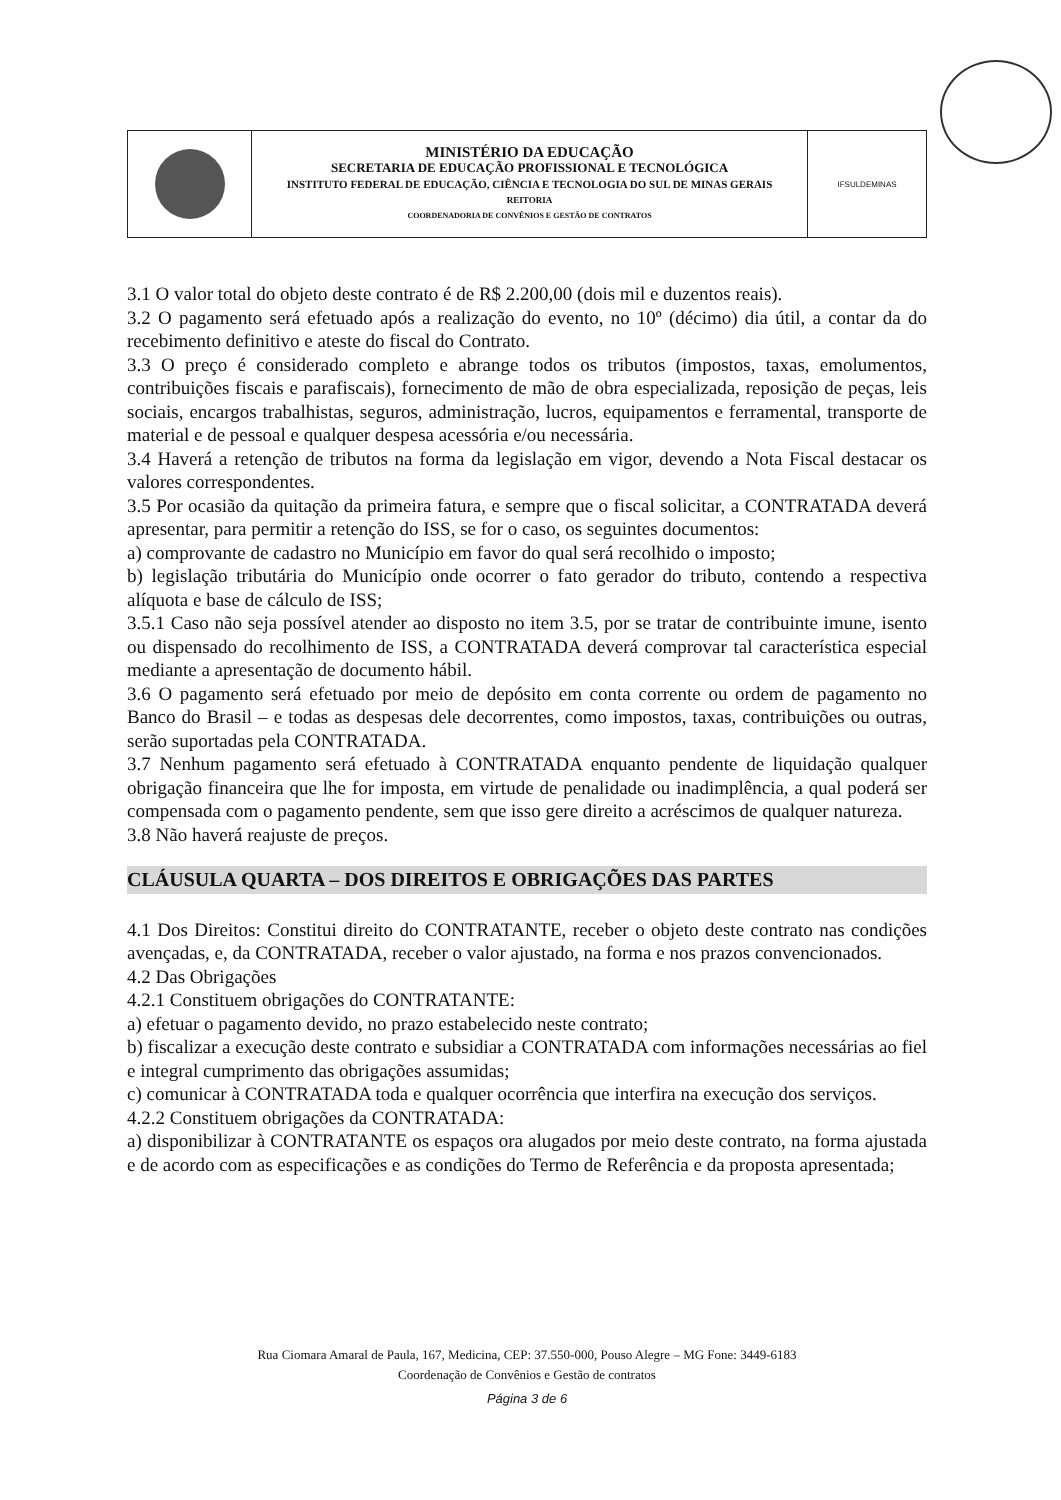| | MINISTÉRIO DA EDUCAÇÃO SECRETARIA DE EDUCAÇÃO PROFISSIONAL E TECNOLÓGICA INSTITUTO FEDERAL DE EDUCAÇÃO, CIÊNCIA E TECNOLOGIA DO SUL DE MINAS GERAIS REITORIA COORDENADORIA DE CONVÊNIOS E GESTÃO DE CONTRATOS | IFSULDEMINAS |
3.1 O valor total do objeto deste contrato é de R$ 2.200,00 (dois mil e duzentos reais).
3.2 O pagamento será efetuado após a realização do evento, no 10º (décimo) dia útil, a contar da do recebimento definitivo e ateste do fiscal do Contrato.
3.3 O preço é considerado completo e abrange todos os tributos (impostos, taxas, emolumentos, contribuições fiscais e parafiscais), fornecimento de mão de obra especializada, reposição de peças, leis sociais, encargos trabalhistas, seguros, administração, lucros, equipamentos e ferramental, transporte de material e de pessoal e qualquer despesa acessória e/ou necessária.
3.4 Haverá a retenção de tributos na forma da legislação em vigor, devendo a Nota Fiscal destacar os valores correspondentes.
3.5 Por ocasião da quitação da primeira fatura, e sempre que o fiscal solicitar, a CONTRATADA deverá apresentar, para permitir a retenção do ISS, se for o caso, os seguintes documentos:
a) comprovante de cadastro no Município em favor do qual será recolhido o imposto;
b) legislação tributária do Município onde ocorrer o fato gerador do tributo, contendo a respectiva alíquota e base de cálculo de ISS;
3.5.1 Caso não seja possível atender ao disposto no item 3.5, por se tratar de contribuinte imune, isento ou dispensado do recolhimento de ISS, a CONTRATADA deverá comprovar tal característica especial mediante a apresentação de documento hábil.
3.6 O pagamento será efetuado por meio de depósito em conta corrente ou ordem de pagamento no Banco do Brasil – e todas as despesas dele decorrentes, como impostos, taxas, contribuições ou outras, serão suportadas pela CONTRATADA.
3.7 Nenhum pagamento será efetuado à CONTRATADA enquanto pendente de liquidação qualquer obrigação financeira que lhe for imposta, em virtude de penalidade ou inadimplência, a qual poderá ser compensada com o pagamento pendente, sem que isso gere direito a acréscimos de qualquer natureza.
3.8 Não haverá reajuste de preços.
CLÁUSULA QUARTA – DOS DIREITOS E OBRIGAÇÕES DAS PARTES
4.1 Dos Direitos: Constitui direito do CONTRATANTE, receber o objeto deste contrato nas condições avençadas, e, da CONTRATADA, receber o valor ajustado, na forma e nos prazos convencionados.
4.2 Das Obrigações
4.2.1 Constituem obrigações do CONTRATANTE:
a) efetuar o pagamento devido, no prazo estabelecido neste contrato;
b) fiscalizar a execução deste contrato e subsidiar a CONTRATADA com informações necessárias ao fiel e integral cumprimento das obrigações assumidas;
c) comunicar à CONTRATADA toda e qualquer ocorrência que interfira na execução dos serviços.
4.2.2 Constituem obrigações da CONTRATADA:
a) disponibilizar à CONTRATANTE os espaços ora alugados por meio deste contrato, na forma ajustada e de acordo com as especificações e as condições do Termo de Referência e da proposta apresentada;
Rua Ciomara Amaral de Paula, 167, Medicina, CEP: 37.550-000, Pouso Alegre – MG Fone: 3449-6183
Coordenação de Convênios e Gestão de contratos
Página 3 de 6